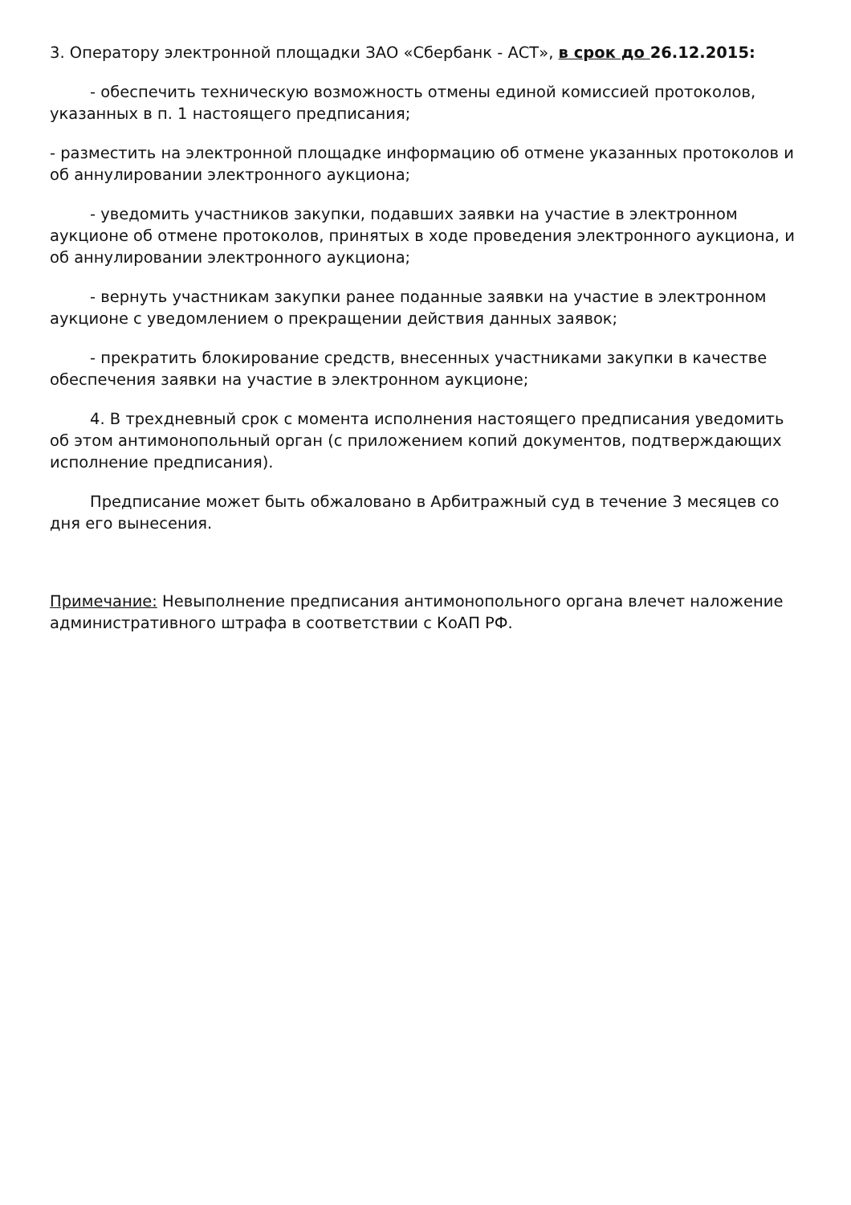3. Оператору электронной площадки ЗАО «Сбербанк - АСТ», в срок до 26.12.2015:
- обеспечить техническую возможность отмены единой комиссией протоколов, указанных в п. 1 настоящего предписания;
- разместить на электронной площадке информацию об отмене указанных протоколов и об аннулировании электронного аукциона;
- уведомить участников закупки, подавших заявки на участие в электронном аукционе об отмене протоколов, принятых в ходе проведения электронного аукциона, и об аннулировании электронного аукциона;
- вернуть участникам закупки ранее поданные заявки на участие в электронном аукционе с уведомлением о прекращении действия данных заявок;
- прекратить блокирование средств, внесенных участниками закупки в качестве обеспечения заявки на участие в электронном аукционе;
4. В трехдневный срок с момента исполнения настоящего предписания уведомить об этом антимонопольный орган (с приложением копий документов, подтверждающих исполнение предписания).
Предписание может быть обжаловано в Арбитражный суд в течение 3 месяцев со дня его вынесения.
Примечание: Невыполнение предписания антимонопольного органа влечет наложение административного штрафа в соответствии с КоАП РФ.